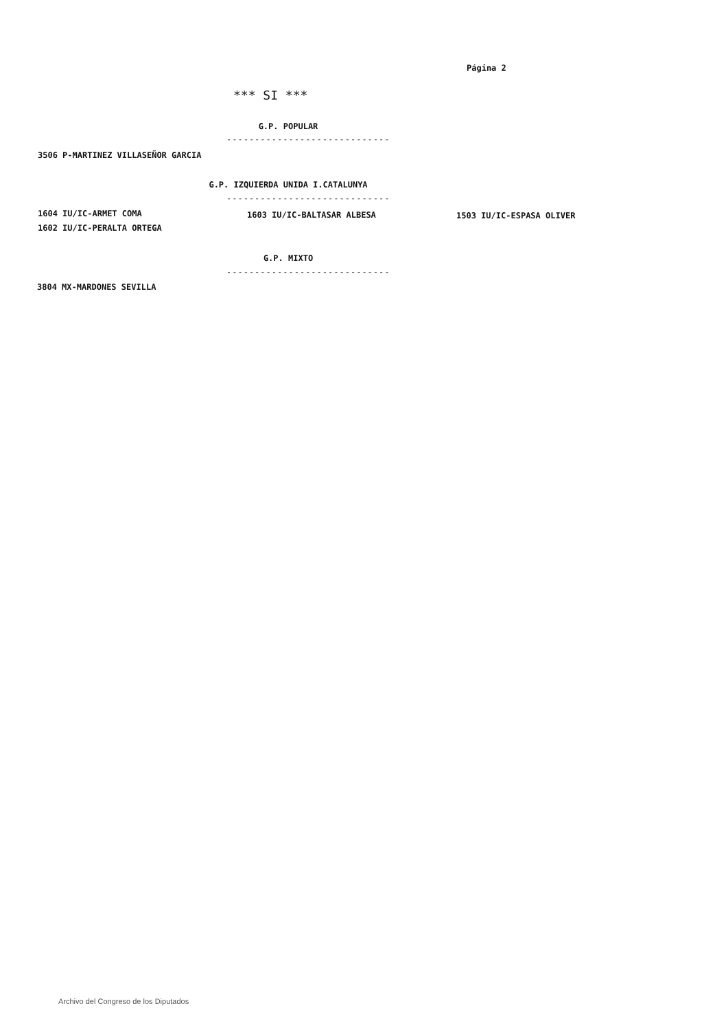Página 2
*** SI ***
G.P. POPULAR
-----------------------------
3506 P-MARTINEZ VILLASEÑOR GARCIA
G.P. IZQUIERDA UNIDA I.CATALUNYA
-----------------------------
1604 IU/IC-ARMET COMA 1603 IU/IC-BALTASAR ALBESA 1503 IU/IC-ESPASA OLIVER
1602 IU/IC-PERALTA ORTEGA
G.P. MIXTO
-----------------------------
3804 MX-MARDONES SEVILLA
Archivo del Congreso de los Diputados